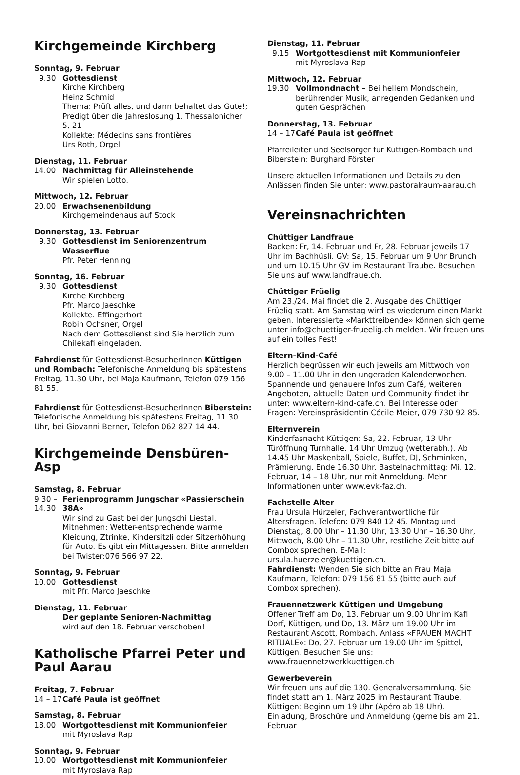Kirchgemeinde Kirchberg
Sonntag, 9. Februar
9.30 Gottesdienst
Kirche Kirchberg
Heinz Schmid
Thema: Prüft alles, und dann behaltet das Gute!; Predigt über die Jahreslosung 1. Thessalonicher 5, 21
Kollekte: Médecins sans frontières
Urs Roth, Orgel
Dienstag, 11. Februar
14.00 Nachmittag für Alleinstehende
Wir spielen Lotto.
Mittwoch, 12. Februar
20.00 Erwachsenenbildung
Kirchgemeindehaus auf Stock
Donnerstag, 13. Februar
9.30 Gottesdienst im Seniorenzentrum Wasserflue
Pfr. Peter Henning
Sonntag, 16. Februar
9.30 Gottesdienst
Kirche Kirchberg
Pfr. Marco Jaeschke
Kollekte: Effingerhort
Robin Ochsner, Orgel
Nach dem Gottesdienst sind Sie herzlich zum Chilekafi eingeladen.
Fahrdienst für Gottesdienst-BesucherInnen Küttigen und Rombach: Telefonische Anmeldung bis spätestens Freitag, 11.30 Uhr, bei Maja Kaufmann, Telefon 079 156 81 55.
Fahrdienst für Gottesdienst-BesucherInnen Biberstein: Telefonische Anmeldung bis spätestens Freitag, 11.30 Uhr, bei Giovanni Berner, Telefon 062 827 14 44.
Kirchgemeinde Densbüren-Asp
Samstag, 8. Februar
9.30 –
14.30 Ferienprogramm Jungschar «Passierschein 38A»
Wir sind zu Gast bei der Jungschi Liestal. Mitnehmen: Wetter-entsprechende warme Kleidung, Ztrinke, Kindersitzli oder Sitzerhöhung für Auto. Es gibt ein Mittagessen. Bitte anmelden bei Twister:076 566 97 22.
Sonntag, 9. Februar
10.00 Gottesdienst
mit Pfr. Marco Jaeschke
Dienstag, 11. Februar
Der geplante Senioren-Nachmittag
wird auf den 18. Februar verschoben!
Katholische Pfarrei Peter und Paul Aarau
Freitag, 7. Februar
14 – 17 Café Paula ist geöffnet
Samstag, 8. Februar
18.00 Wortgottesdienst mit Kommunionfeier
mit Myroslava Rap
Sonntag, 9. Februar
10.00 Wortgottesdienst mit Kommunionfeier
mit Myroslava Rap
Dienstag, 11. Februar
9.15 Wortgottesdienst mit Kommunionfeier
mit Myroslava Rap
Mittwoch, 12. Februar
19.30 Vollmondnacht – Bei hellem Mondschein, berührender Musik, anregenden Gedanken und guten Gesprächen
Donnerstag, 13. Februar
14 – 17 Café Paula ist geöffnet
Pfarreileiter und Seelsorger für Küttigen-Rombach und Biberstein: Burghard Förster
Unsere aktuellen Informationen und Details zu den Anlässen finden Sie unter: www.pastoralraum-aarau.ch
Vereinsnachrichten
Chüttiger Landfraue
Backen: Fr, 14. Februar und Fr, 28. Februar jeweils 17 Uhr im Bachhüsli. GV: Sa, 15. Februar um 9 Uhr Brunch und um 10.15 Uhr GV im Restaurant Traube. Besuchen Sie uns auf www.landfraue.ch.
Chüttiger Früelig
Am 23./24. Mai findet die 2. Ausgabe des Chüttiger Früelig statt. Am Samstag wird es wiederum einen Markt geben. Interessierte «Markttreibende» können sich gerne unter info@chuettiger-frueelig.ch melden. Wir freuen uns auf ein tolles Fest!
Eltern-Kind-Café
Herzlich begrüssen wir euch jeweils am Mittwoch von 9.00 – 11.00 Uhr in den ungeraden Kalenderwochen. Spannende und genauere Infos zum Café, weiteren Angeboten, aktuelle Daten und Community findet ihr unter: www.eltern-kind-cafe.ch. Bei Interesse oder Fragen: Vereinspräsidentin Cécile Meier, 079 730 92 85.
Elternverein
Kinderfasnacht Küttigen: Sa, 22. Februar, 13 Uhr Türöffnung Turnhalle. 14 Uhr Umzug (wetterabh.). Ab 14.45 Uhr Maskenball, Spiele, Buffet, DJ, Schminken, Prämierung. Ende 16.30 Uhr. Bastelnachmittag: Mi, 12. Februar, 14 – 18 Uhr, nur mit Anmeldung. Mehr Informationen unter www.evk-faz.ch.
Fachstelle Alter
Frau Ursula Hürzeler, Fachverantwortliche für Altersfragen. Telefon: 079 840 12 45. Montag und Dienstag, 8.00 Uhr – 11.30 Uhr, 13.30 Uhr – 16.30 Uhr, Mittwoch, 8.00 Uhr – 11.30 Uhr, restliche Zeit bitte auf Combox sprechen. E-Mail: ursula.huerzeler@kuettigen.ch.
Fahrdienst: Wenden Sie sich bitte an Frau Maja Kaufmann, Telefon: 079 156 81 55 (bitte auch auf Combox sprechen).
Frauennetzwerk Küttigen und Umgebung
Offener Treff am Do, 13. Februar um 9.00 Uhr im Kafi Dorf, Küttigen, und Do, 13. März um 19.00 Uhr im Restaurant Ascott, Rombach. Anlass «FRAUEN MACHT RITUALE»: Do, 27. Februar um 19.00 Uhr im Spittel, Küttigen. Besuchen Sie uns: www.frauennetzwerkkuettigen.ch
Gewerbeverein
Wir freuen uns auf die 130. Generalversammlung. Sie findet statt am 1. März 2025 im Restaurant Traube, Küttigen; Beginn um 19 Uhr (Apéro ab 18 Uhr). Einladung, Broschüre und Anmeldung (gerne bis am 21. Februar